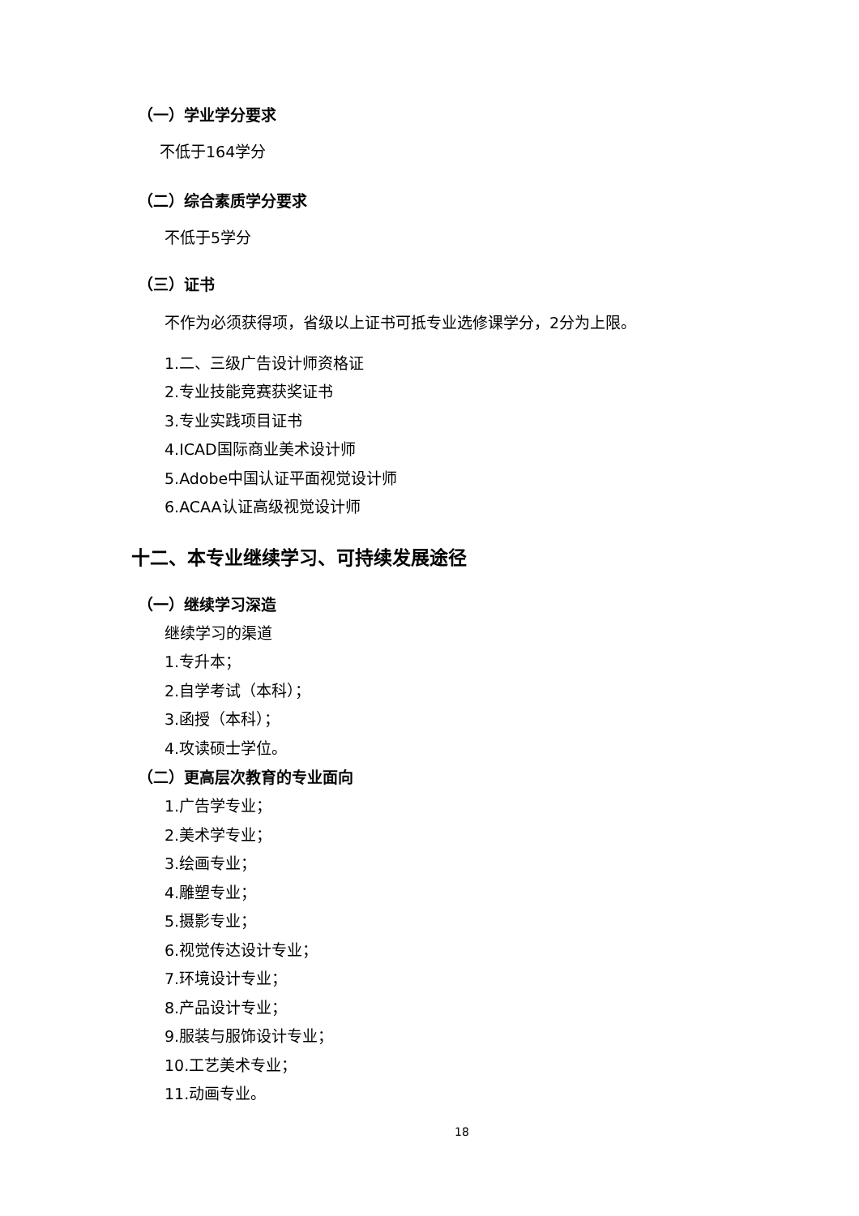（一）学业学分要求
不低于164学分
（二）综合素质学分要求
不低于5学分
（三）证书
不作为必须获得项，省级以上证书可抵专业选修课学分，2分为上限。
1.二、三级广告设计师资格证
2.专业技能竞赛获奖证书
3.专业实践项目证书
4.ICAD国际商业美术设计师
5.Adobe中国认证平面视觉设计师
6.ACAA认证高级视觉设计师
十二、本专业继续学习、可持续发展途径
（一）继续学习深造
继续学习的渠道
1.专升本；
2.自学考试（本科）；
3.函授（本科）；
4.攻读硕士学位。
（二）更高层次教育的专业面向
1.广告学专业；
2.美术学专业；
3.绘画专业；
4.雕塑专业；
5.摄影专业；
6.视觉传达设计专业；
7.环境设计专业；
8.产品设计专业；
9.服装与服饰设计专业；
10.工艺美术专业；
11.动画专业。
18